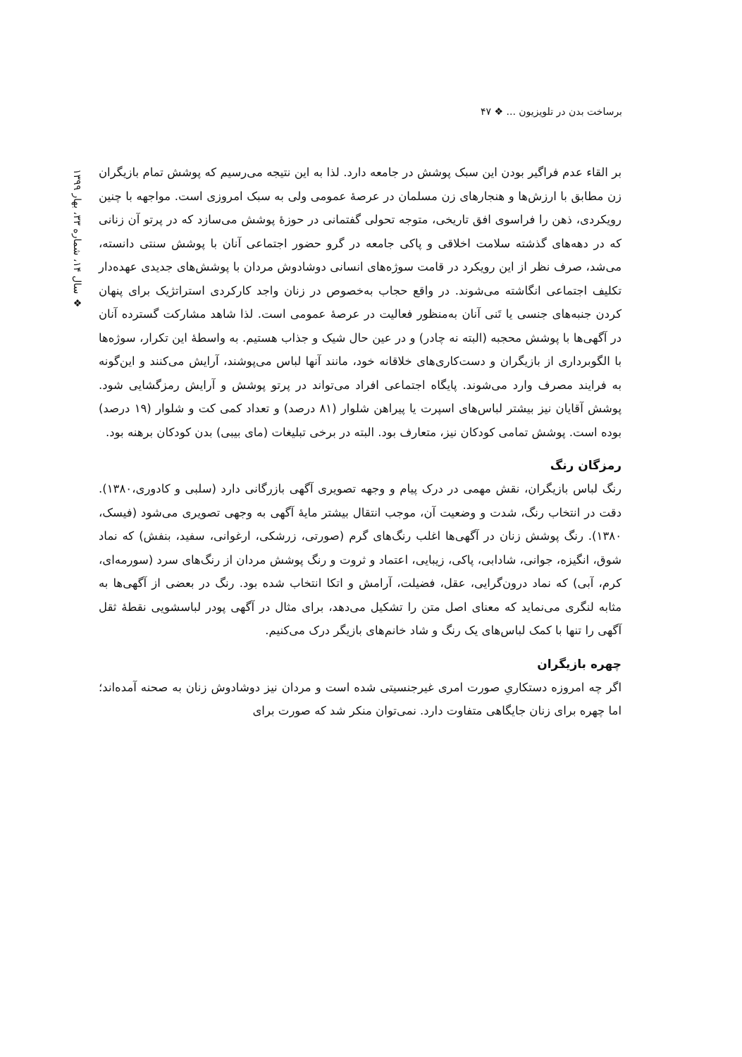برساخت بدن در تلویزیون ... ❖ ۴۷
❖ سال ۱۴، شماره ۳۳، بهار ۱۳۹۹
بر القاء عدم فراگیر بودن این سبک پوشش در جامعه دارد. لذا به این نتیجه می‌رسیم که پوشش تمام بازیگران زن مطابق با ارزش‌ها و هنجارهای زن مسلمان در عرصهٔ عمومی ولی به سبک امروزی است. مواجهه با چنین رویکردی، ذهن را فراسوی افق تاریخی، متوجه تحولی گفتمانی در حوزهٔ پوشش می‌سازد که در پرتو آن زنانی که در دهه‌های گذشته سلامت اخلاقی و پاکی جامعه در گرو حضور اجتماعی آنان با پوشش سنتی دانسته، می‌شد، صرف نظر از این رویکرد در قامت سوژه‌های انسانی دوشادوش مردان با پوشش‌های جدیدی عهده‌دار تکلیف اجتماعی انگاشته می‌شوند. در واقع حجاب به‌خصوص در زنان واجد کارکردی استراتژیک برای پنهان کردن جنبه‌های جنسی یا تَنی آنان به‌منظور فعالیت در عرصهٔ عمومی است. لذا شاهد مشارکت گسترده آنان در آگهی‌ها با پوشش محجبه (البته نه چادر) و در عین حال شیک و جذاب هستیم. به واسطهٔ این تکرار، سوژه‌ها با الگوبرداری از بازیگران و دست‌کاری‌های خلاقانه خود، مانند آنها لباس می‌پوشند، آرایش می‌کنند و این‌گونه به فرایند مصرف وارد می‌شوند. پایگاه اجتماعی افراد می‌تواند در پرتو پوشش و آرایش رمزگشایی شود. پوشش آقایان نیز بیشتر لباس‌های اسپرت یا پیراهن شلوار (۸۱ درصد) و تعداد کمی کت و شلوار (۱۹ درصد) بوده است. پوشش تمامی کودکان نیز، متعارف بود. البته در برخی تبلیغات (مای بیبی) بدن کودکان برهنه بود.
رمزگان رنگ
رنگ لباس بازیگران، نقش مهمی در درک پیام و وجهه تصویری آگهی بازرگانی دارد (سلبی و کادوری،۱۳۸۰). دقت در انتخاب رنگ، شدت و وضعیت آن، موجب انتقال بیشتر مایهٔ آگهی به وجهی تصویری می‌شود (فیسک، ۱۳۸۰). رنگ پوشش زنان در آگهی‌ها اغلب رنگ‌های گرم (صورتی، زرشکی، ارغوانی، سفید، بنفش) که نماد شوق، انگیزه، جوانی، شادابی، پاکی، زیبایی، اعتماد و ثروت و رنگ پوشش مردان از رنگ‌های سرد (سورمه‌ای، کرم، آبی) که نماد درون‌گرایی، عقل، فضیلت، آرامش و اتکا انتخاب شده بود. رنگ در بعضی از آگهی‌ها به مثابه لنگری می‌نماید که معنای اصل متن را تشکیل می‌دهد، برای مثال در آگهی پودر لباسشویی نقطهٔ ثقل آگهی را تنها با کمک لباس‌های یک رنگ و شاد خانم‌های بازیگر درک می‌کنیم.
چهره بازیگران
اگر چه امروزه دستکاریِ صورت امری غیرجنسیتی شده است و مردان نیز دوشادوش زنان به صحنه آمده‌اند؛ اما چهره برای زنان جایگاهی متفاوت دارد. نمی‌توان منکر شد که صورت برای